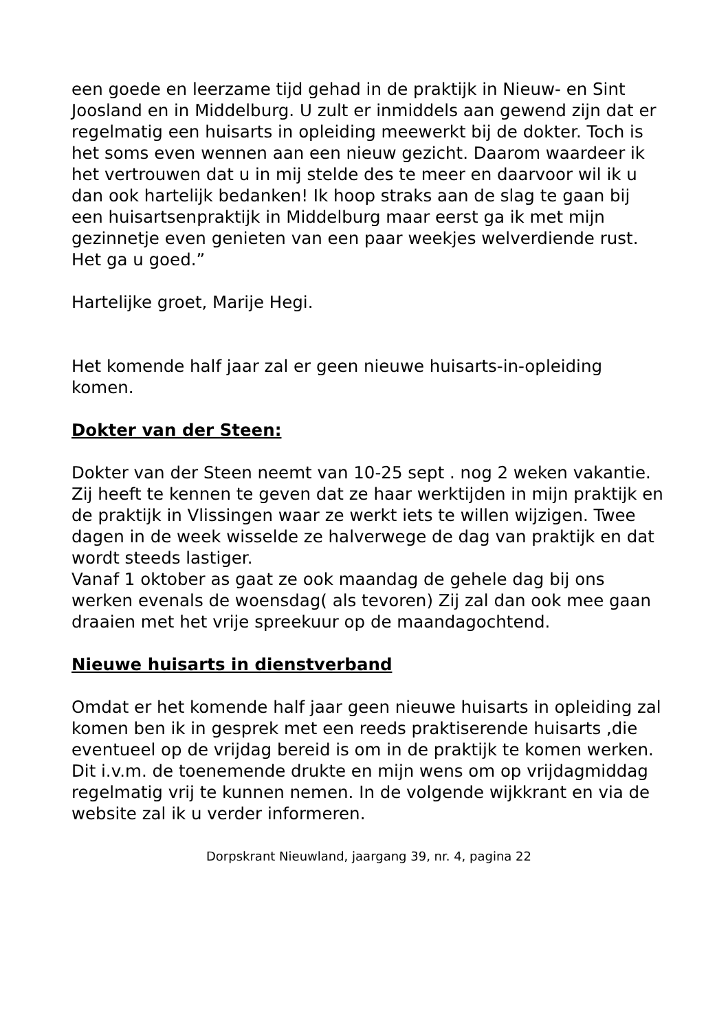een goede en leerzame tijd gehad in de praktijk in Nieuw- en Sint Joosland en in Middelburg. U zult er inmiddels aan gewend zijn dat er regelmatig een huisarts in opleiding meewerkt bij de dokter. Toch is het soms even wennen aan een nieuw gezicht. Daarom waardeer ik het vertrouwen dat u in mij stelde des te meer en daarvoor wil ik u dan ook hartelijk bedanken! Ik hoop straks aan de slag te gaan bij een huisartsenpraktijk in Middelburg maar eerst ga ik met mijn gezinnetje even genieten van een paar weekjes welverdiende rust. Het ga u goed.”
Hartelijke groet, Marije Hegi.
Het komende half jaar zal er geen nieuwe huisarts-in-opleiding komen.
Dokter van der Steen:
Dokter van der Steen neemt van 10-25 sept . nog 2 weken vakantie. Zij heeft te kennen te geven dat ze haar werktijden in mijn praktijk en de praktijk in Vlissingen waar ze werkt iets te willen wijzigen. Twee dagen in de week wisselde ze halverwege de dag van praktijk en dat wordt steeds lastiger.
Vanaf 1 oktober as gaat ze ook maandag de gehele dag bij ons werken evenals de woensdag( als tevoren) Zij zal dan ook mee gaan draaien met het vrije spreekuur op de maandagochtend.
Nieuwe huisarts in dienstverband
Omdat er het komende half jaar geen nieuwe huisarts in opleiding zal komen ben ik in gesprek met een reeds praktiserende huisarts ,die eventueel op de vrijdag bereid is om in de praktijk te komen werken. Dit i.v.m. de toenemende drukte en mijn wens om op vrijdagmiddag regelmatig vrij te kunnen nemen. In de volgende wijkkrant en via de website zal ik u verder informeren.
Dorpskrant Nieuwland, jaargang 39, nr. 4, pagina 22